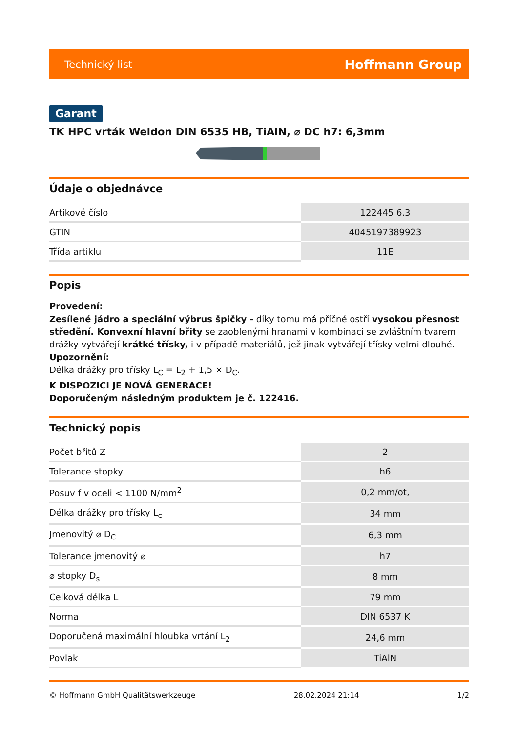Technický list Hoffmann Group
Garant
TK HPC vrták Weldon DIN 6535 HB, TiAlN, ⌀ DC h7: 6,3mm
Údaje o objednávce
| Artikové číslo | 122445 6,3 |
| GTIN | 4045197389923 |
| Třída artiklu | 11E |
Popis
Provedení:
Zesílené jádro a speciální výbrus špičky - díky tomu má příčné ostří vysokou přesnost středění. Konvexní hlavní břity se zaoblenými hranami v kombinaci se zvláštním tvarem drážky vytvářejí krátké třísky, i v případě materiálů, jež jinak vytvářejí třísky velmi dlouhé.
Upozornění:
Délka drážky pro třísky L<sub>C</sub> = L<sub>2</sub> + 1,5 × D<sub>C</sub>.
K DISPOZICI JE NOVÁ GENERACE!
Doporučeným následným produktem je č. 122416.
Technický popis
| Počet břitů Z | 2 |
| Tolerance stopky | h6 |
| Posuv f v oceli < 1100 N/mm<sup>2</sup> | 0,2 mm/ot, |
| Délka drážky pro třísky L<sub>c</sub> | 34 mm |
| Jmenovitý ⌀ D<sub>C</sub> | 6,3 mm |
| Tolerance jmenovitý ⌀ | h7 |
| ⌀ stopky D<sub>s</sub> | 8 mm |
| Celková délka L | 79 mm |
| Norma | DIN 6537 K |
| Doporučená maximální hloubka vrtání L<sub>2</sub> | 24,6 mm |
| Povlak | TiAlN |
© Hoffmann GmbH Qualitätswerkzeuge 28.02.2024 21:14 1/2